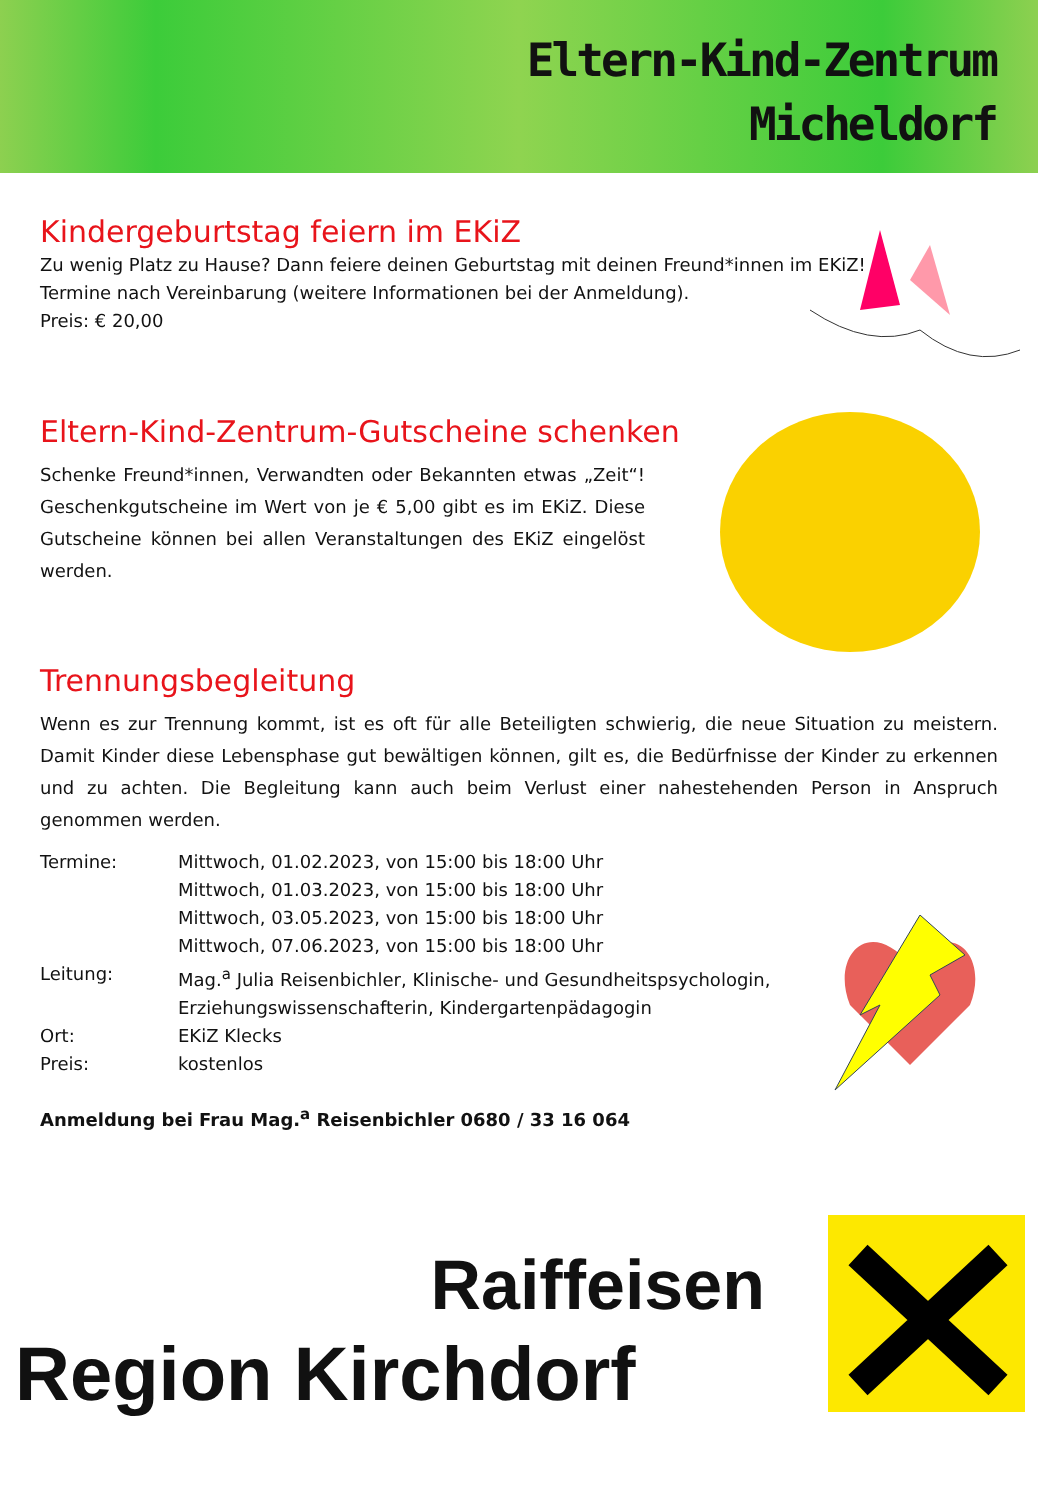Eltern-Kind-Zentrum
Micheldorf
Kindergeburtstag feiern im EKiZ
Zu wenig Platz zu Hause? Dann feiere deinen Geburtstag mit deinen Freund*innen im EKiZ!
Termine nach Vereinbarung (weitere Informationen bei der Anmeldung).
Preis: € 20,00
Eltern-Kind-Zentrum-Gutscheine schenken
Schenke Freund*innen, Verwandten oder Bekannten etwas „Zeit“! Geschenkgutscheine im Wert von je € 5,00 gibt es im EKiZ. Diese Gutscheine können bei allen Veranstaltungen des EKiZ eingelöst werden.
Trennungsbegleitung
Wenn es zur Trennung kommt, ist es oft für alle Beteiligten schwierig, die neue Situation zu meistern. Damit Kinder diese Lebensphase gut bewältigen können, gilt es, die Bedürfnisse der Kinder zu erkennen und zu achten. Die Begleitung kann auch beim Verlust einer nahestehenden Person in Anspruch genommen werden.
| Termine: | Mittwoch, 01.02.2023, von 15:00 bis 18:00 Uhr Mittwoch, 01.03.2023, von 15:00 bis 18:00 Uhr Mittwoch, 03.05.2023, von 15:00 bis 18:00 Uhr Mittwoch, 07.06.2023, von 15:00 bis 18:00 Uhr |
| Leitung: | Mag.<sup>a</sup> Julia Reisenbichler, Klinische- und Gesundheitspsychologin, Erziehungswissenschafterin, Kindergartenpädagogin |
| Ort: | EKiZ Klecks |
| Preis: | kostenlos |
Anmeldung bei Frau Mag.<sup>a</sup> Reisenbichler 0680 / 33 16 064
Raiffeisen
Region Kirchdorf